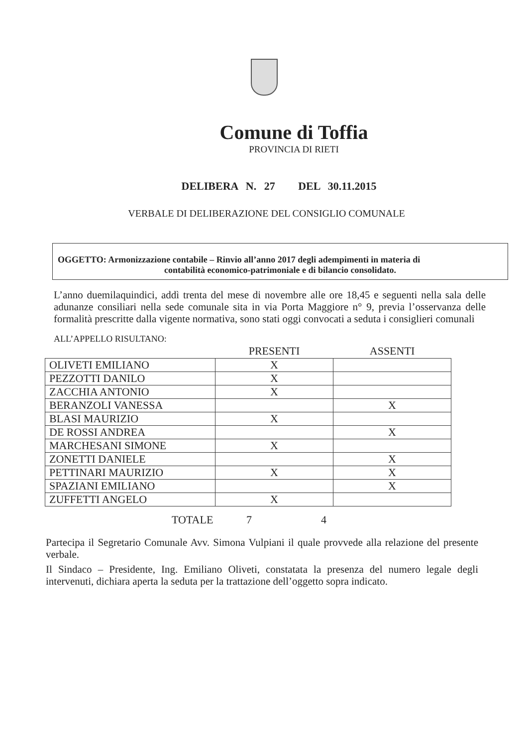Comune di Toffia
PROVINCIA DI RIETI
DELIBERA N. 27 DEL 30.11.2015
VERBALE DI DELIBERAZIONE DEL CONSIGLIO COMUNALE
OGGETTO: Armonizzazione contabile – Rinvio all’anno 2017 degli adempimenti in materia di
contabilità economico-patrimoniale e di bilancio consolidato.
L’anno duemilaquindici, addì trenta del mese di novembre alle ore 18,45 e seguenti nella sala delle adunanze consiliari nella sede comunale sita in via Porta Maggiore n° 9, previa l’osservanza delle formalità prescritte dalla vigente normativa, sono stati oggi convocati a seduta i consiglieri comunali
ALL’APPELLO RISULTANO:
| | PRESENTI | ASSENTI |
| --- | --- | --- |
| OLIVETI EMILIANO | X | |
| PEZZOTTI DANILO | X | |
| ZACCHIA ANTONIO | X | |
| BERANZOLI VANESSA | | X |
| BLASI MAURIZIO | X | |
| DE ROSSI ANDREA | | X |
| MARCHESANI SIMONE | X | |
| ZONETTI DANIELE | | X |
| PETTINARI MAURIZIO | X | X |
| SPAZIANI EMILIANO | | X |
| ZUFFETTI ANGELO | X | |
TOTALE 7 4
Partecipa il Segretario Comunale Avv. Simona Vulpiani il quale provvede alla relazione del presente verbale.
Il Sindaco – Presidente, Ing. Emiliano Oliveti, constatata la presenza del numero legale degli intervenuti, dichiara aperta la seduta per la trattazione dell’oggetto sopra indicato.